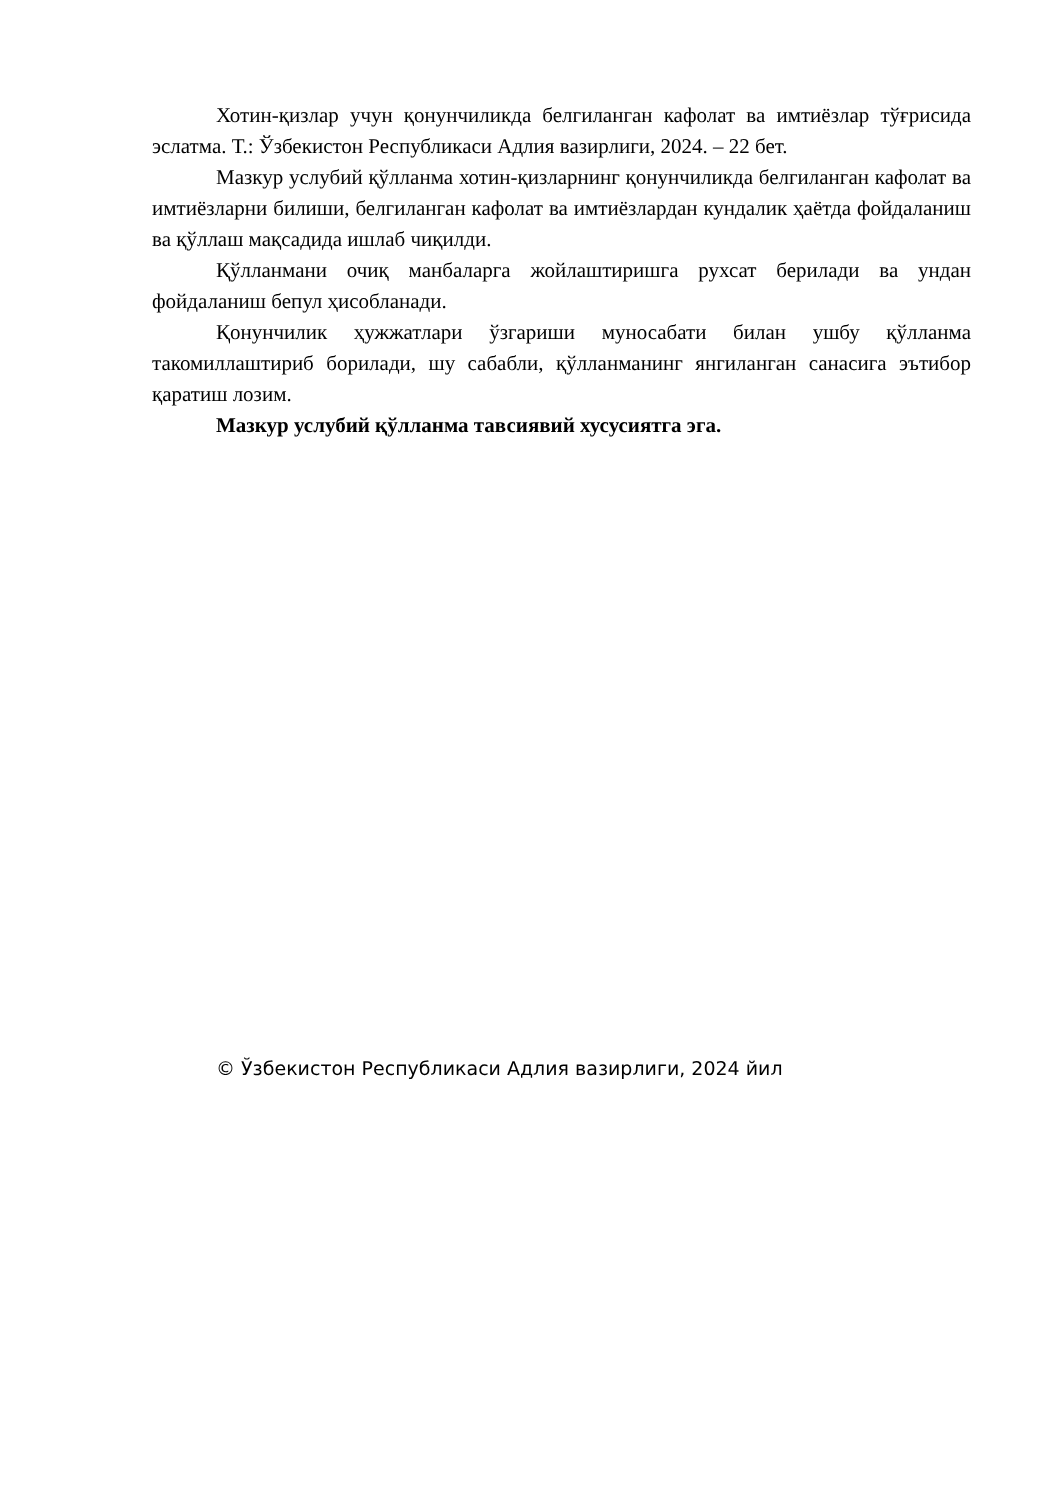Хотин-қизлар учун қонунчиликда белгиланган кафолат ва имтиёзлар тўғрисида эслатма. Т.: Ўзбекистон Республикаси Адлия вазирлиги, 2024. – 22 бет.
Мазкур услубий қўлланма хотин-қизларнинг қонунчиликда белгиланган кафолат ва имтиёзларни билиши, белгиланган кафолат ва имтиёзлардан кундалик ҳаётда фойдаланиш ва қўллаш мақсадида ишлаб чиқилди.
Қўлланмани очиқ манбаларга жойлаштиришга рухсат берилади ва ундан фойдаланиш бепул ҳисобланади.
Қонунчилик ҳужжатлари ўзгариши муносабати билан ушбу қўлланма такомиллаштириб борилади, шу сабабли, қўлланманинг янгиланган санасига эътибор қаратиш лозим.
Мазкур услубий қўлланма тавсиявий хусусиятга эга.
© Ўзбекистон Республикаси Адлия вазирлиги, 2024 йил